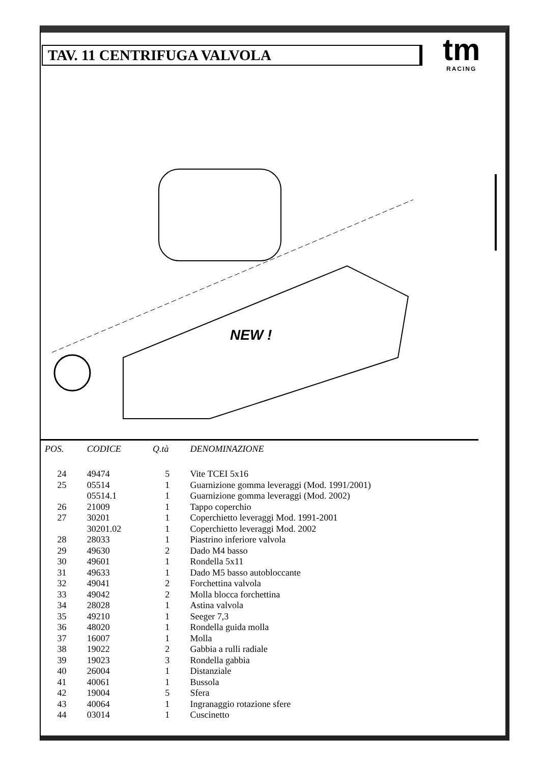TAV. 11 CENTRIFUGA VALVOLA
tm
RACING
NEW !
| POS. | CODICE | Q.tà | DENOMINAZIONE |
| --- | --- | --- | --- |
| 24 | 49474 | 5 | Vite TCEI 5x16 |
| 25 | 05514 | 1 | Guarnizione gomma leveraggi (Mod. 1991/2001) |
| | 05514.1 | 1 | Guarnizione gomma leveraggi (Mod. 2002) |
| 26 | 21009 | 1 | Tappo coperchio |
| 27 | 30201 | 1 | Coperchietto leveraggi Mod. 1991-2001 |
| | 30201.02 | 1 | Coperchietto leveraggi Mod. 2002 |
| 28 | 28033 | 1 | Piastrino inferiore valvola |
| 29 | 49630 | 2 | Dado M4 basso |
| 30 | 49601 | 1 | Rondella 5x11 |
| 31 | 49633 | 1 | Dado M5 basso autobloccante |
| 32 | 49041 | 2 | Forchettina valvola |
| 33 | 49042 | 2 | Molla blocca forchettina |
| 34 | 28028 | 1 | Astina valvola |
| 35 | 49210 | 1 | Seeger 7,3 |
| 36 | 48020 | 1 | Rondella guida molla |
| 37 | 16007 | 1 | Molla |
| 38 | 19022 | 2 | Gabbia a rulli radiale |
| 39 | 19023 | 3 | Rondella gabbia |
| 40 | 26004 | 1 | Distanziale |
| 41 | 40061 | 1 | Bussola |
| 42 | 19004 | 5 | Sfera |
| 43 | 40064 | 1 | Ingranaggio rotazione sfere |
| 44 | 03014 | 1 | Cuscinetto |